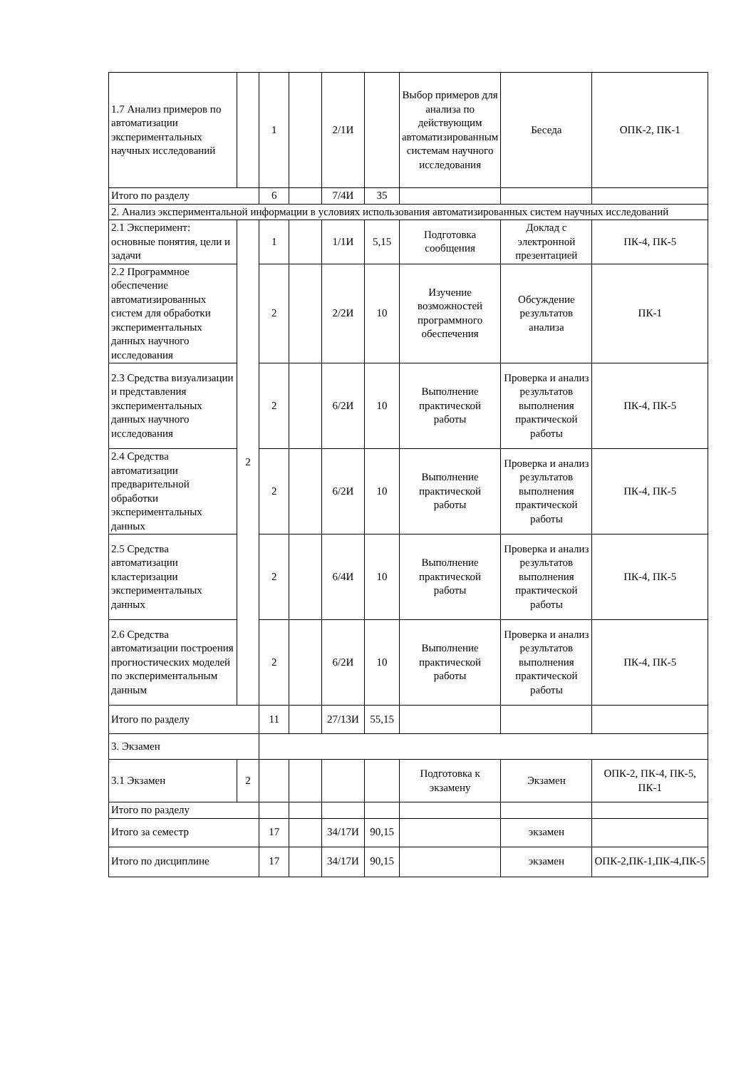| 1.7 Анализ примеров по автоматизации экспериментальных научных исследований | | 1 | | 2/1И | | Выбор примеров для анализа по действующим автоматизированным системам научного исследования | Беседа | ОПК-2, ПК-1 |
| Итого по разделу | | 6 | | 7/4И | 35 | | | |
| 2. Анализ экспериментальной информации в условиях использования автоматизированных систем научных исследований | | | | | | | | |
| 2.1 Эксперимент: основные понятия, цели и задачи | 2 | 1 | | 1/1И | 5,15 | Подготовка сообщения | Доклад с электронной презентацией | ПК-4, ПК-5 |
| 2.2 Программное обеспечение автоматизированных систем для обработки экспериментальных данных научного исследования | | 2 | | 2/2И | 10 | Изучение возможностей программного обеспечения | Обсуждение результатов анализа | ПК-1 |
| 2.3 Средства визуализации и представления экспериментальных данных научного исследования | | 2 | | 6/2И | 10 | Выполнение практической работы | Проверка и анализ результатов выполнения практической работы | ПК-4, ПК-5 |
| 2.4 Средства автоматизации предварительной обработки экспериментальных данных | | 2 | | 6/2И | 10 | Выполнение практической работы | Проверка и анализ результатов выполнения практической работы | ПК-4, ПК-5 |
| 2.5 Средства автоматизации кластеризации экспериментальных данных | | 2 | | 6/4И | 10 | Выполнение практической работы | Проверка и анализ результатов выполнения практической работы | ПК-4, ПК-5 |
| 2.6 Средства автоматизации построения прогностических моделей по экспериментальным данным | | 2 | | 6/2И | 10 | Выполнение практической работы | Проверка и анализ результатов выполнения практической работы | ПК-4, ПК-5 |
| Итого по разделу | | 11 | | 27/13И | 55,15 | | | |
| 3. Экзамен | | | | | | | | |
| 3.1 Экзамен | 2 | | | | | Подготовка к экзамену | Экзамен | ОПК-2, ПК-4, ПК-5, ПК-1 |
| Итого по разделу | | | | | | | | |
| Итого за семестр | | 17 | | 34/17И | 90,15 | | экзамен | |
| Итого по дисциплине | | 17 | | 34/17И | 90,15 | | экзамен | ОПК-2,ПК-1,ПК-4,ПК-5 |